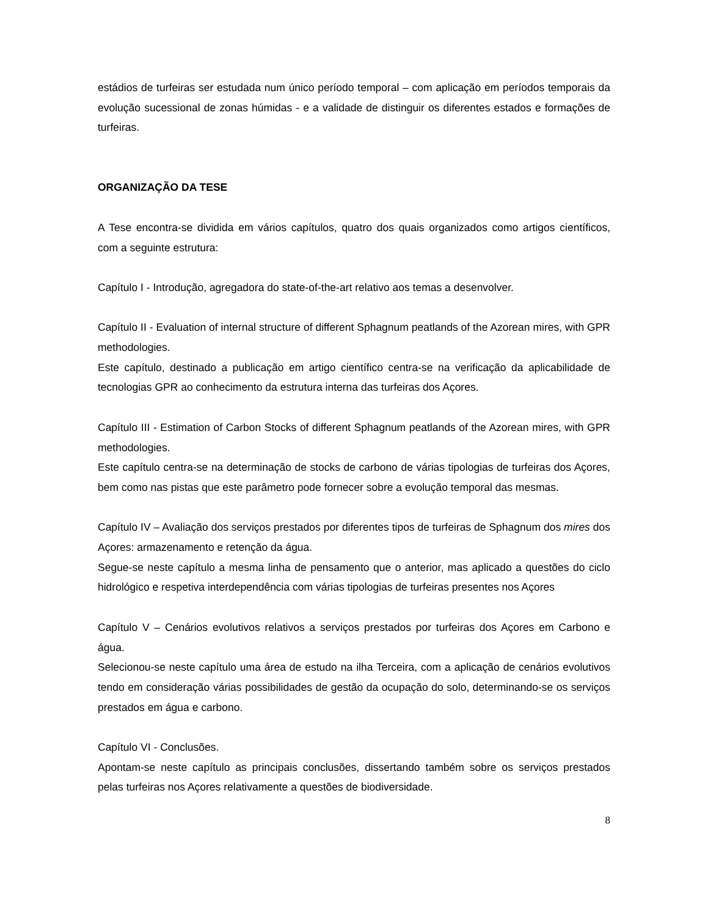estádios de turfeiras ser estudada num único período temporal – com aplicação em períodos temporais da evolução sucessional de zonas húmidas - e a validade de distinguir os diferentes estados e formações de turfeiras.
ORGANIZAÇÃO DA TESE
A Tese encontra-se dividida em vários capítulos, quatro dos quais organizados como artigos científicos, com a seguinte estrutura:
Capítulo I - Introdução, agregadora do state-of-the-art relativo aos temas a desenvolver.
Capítulo II - Evaluation of internal structure of different Sphagnum peatlands of the Azorean mires, with GPR methodologies.
Este capítulo, destinado a publicação em artigo científico centra-se na verificação da aplicabilidade de tecnologias GPR ao conhecimento da estrutura interna das turfeiras dos Açores.
Capítulo III - Estimation of Carbon Stocks of different Sphagnum peatlands of the Azorean mires, with GPR methodologies.
Este capítulo centra-se na determinação de stocks de carbono de várias tipologias de turfeiras dos Açores, bem como nas pistas que este parâmetro pode fornecer sobre a evolução temporal das mesmas.
Capítulo IV – Avaliação dos serviços prestados por diferentes tipos de turfeiras de Sphagnum dos mires dos Açores: armazenamento e retenção da água.
Segue-se neste capítulo a mesma linha de pensamento que o anterior, mas aplicado a questões do ciclo hidrológico e respetiva interdependência com várias tipologias de turfeiras presentes nos Açores
Capítulo V – Cenários evolutivos relativos a serviços prestados por turfeiras dos Açores em Carbono e água.
Selecionou-se neste capítulo uma área de estudo na ilha Terceira, com a aplicação de cenários evolutivos tendo em consideração várias possibilidades de gestão da ocupação do solo, determinando-se os serviços prestados em água e carbono.
Capítulo VI - Conclusões.
Apontam-se neste capítulo as principais conclusões, dissertando também sobre os serviços prestados pelas turfeiras nos Açores relativamente a questões de biodiversidade.
8